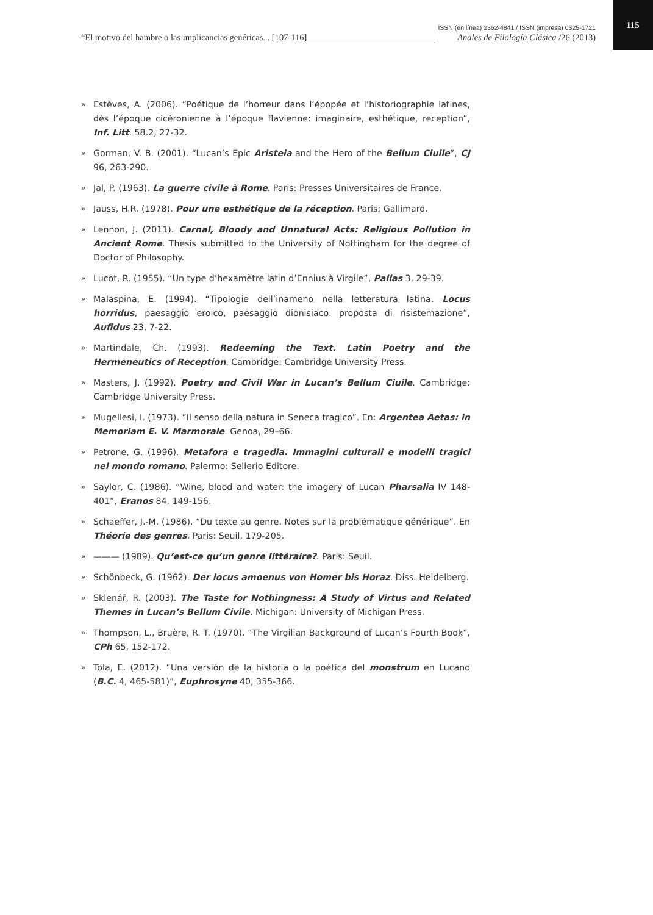“El motivo del hambre o las implicancias genéricas... [107-116]
ISSN (en línea) 2362-4841 / ISSN (impresa) 0325-1721
Anales de Filología Clásica /26 (2013)
115
» Estèves, A. (2006). “Poétique de l’horreur dans l’épopée et l’historiographie latines, dès l’époque cicéronienne à l’époque flavienne: imaginaire, esthétique, reception”, Inf. Litt. 58.2, 27-32.
» Gorman, V. B. (2001). “Lucan’s Epic Aristeia and the Hero of the Bellum Ciuile”, CJ 96, 263-290.
» Jal, P. (1963). La guerre civile à Rome. Paris: Presses Universitaires de France.
» Jauss, H.R. (1978). Pour une esthétique de la réception. Paris: Gallimard.
» Lennon, J. (2011). Carnal, Bloody and Unnatural Acts: Religious Pollution in Ancient Rome. Thesis submitted to the University of Nottingham for the degree of Doctor of Philosophy.
» Lucot, R. (1955). “Un type d’hexamètre latin d’Ennius à Virgile”, Pallas 3, 29-39.
» Malaspina, E. (1994). “Tipologie dell’inameno nella letteratura latina. Locus horridus, paesaggio eroico, paesaggio dionisiaco: proposta di risistemazione”, Aufidus 23, 7-22.
» Martindale, Ch. (1993). Redeeming the Text. Latin Poetry and the Hermeneutics of Reception. Cambridge: Cambridge University Press.
» Masters, J. (1992). Poetry and Civil War in Lucan’s Bellum Ciuile. Cambridge: Cambridge University Press.
» Mugellesi, I. (1973). “Il senso della natura in Seneca tragico”. En: Argentea Aetas: in Memoriam E. V. Marmorale. Genoa, 29–66.
» Petrone, G. (1996). Metafora e tragedia. Immagini culturali e modelli tragici nel mondo romano. Palermo: Sellerio Editore.
» Saylor, C. (1986). “Wine, blood and water: the imagery of Lucan Pharsalia IV 148-401”, Eranos 84, 149-156.
» Schaeffer, J.-M. (1986). “Du texte au genre. Notes sur la problématique générique”. En Théorie des genres. Paris: Seuil, 179-205.
» ——— (1989). Qu’est-ce qu’un genre littéraire?. Paris: Seuil.
» Schönbeck, G. (1962). Der locus amoenus von Homer bis Horaz. Diss. Heidelberg.
» Sklenář, R. (2003). The Taste for Nothingness: A Study of Virtus and Related Themes in Lucan’s Bellum Civile. Michigan: University of Michigan Press.
» Thompson, L., Bruère, R. T. (1970). “The Virgilian Background of Lucan’s Fourth Book”, CPh 65, 152-172.
» Tola, E. (2012). “Una versión de la historia o la poética del monstrum en Lucano (B.C. 4, 465-581)”, Euphrosyne 40, 355-366.